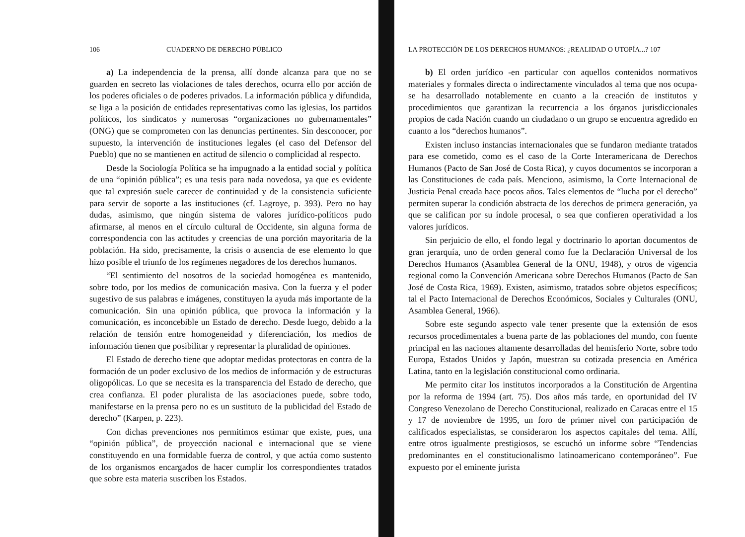106 CUADERNO DE DERECHO PÚBLICO
a) La independencia de la prensa, allí donde alcanza para que no se guarden en secreto las violaciones de tales derechos, ocurra ello por acción de los poderes oficiales o de poderes privados. La información pública y difundida, se liga a la posición de entidades representativas como las iglesias, los partidos políticos, los sindicatos y numerosas “organizaciones no gubernamentales” (ONG) que se comprometen con las denuncias pertinentes. Sin desconocer, por supuesto, la intervención de instituciones legales (el caso del Defensor del Pueblo) que no se mantienen en actitud de silencio o complicidad al respecto.
Desde la Sociología Política se ha impugnado a la entidad social y política de una “opinión pública”; es una tesis para nada novedosa, ya que es evidente que tal expresión suele carecer de continuidad y de la consistencia suficiente para servir de soporte a las instituciones (cf. Lagroye, p. 393). Pero no hay dudas, asimismo, que ningún sistema de valores jurídico-políticos pudo afirmarse, al menos en el círculo cultural de Occidente, sin alguna forma de correspondencia con las actitudes y creencias de una porción mayoritaria de la población. Ha sido, precisamente, la crisis o ausencia de ese elemento lo que hizo posible el triunfo de los regímenes negadores de los derechos humanos.
“El sentimiento del nosotros de la sociedad homogénea es mantenido, sobre todo, por los medios de comunicación masiva. Con la fuerza y el poder sugestivo de sus palabras e imágenes, constituyen la ayuda más importante de la comunicación. Sin una opinión pública, que provoca la información y la comunicación, es inconcebible un Estado de derecho. Desde luego, debido a la relación de tensión entre homogeneidad y diferenciación, los medios de información tienen que posibilitar y representar la pluralidad de opiniones.
El Estado de derecho tiene que adoptar medidas protectoras en contra de la formación de un poder exclusivo de los medios de información y de estructuras oligopólicas. Lo que se necesita es la transparencia del Estado de derecho, que crea confianza. El poder pluralista de las asociaciones puede, sobre todo, manifestarse en la prensa pero no es un sustituto de la publicidad del Estado de derecho” (Karpen, p. 223).
Con dichas prevenciones nos permitimos estimar que existe, pues, una “opinión pública”, de proyección nacional e internacional que se viene constituyendo en una formidable fuerza de control, y que actúa como sustento de los organismos encargados de hacer cumplir los correspondientes tratados que sobre esta materia suscriben los Estados.
LA PROTECCIÓN DE LOS DERECHOS HUMANOS: ¿REALIDAD O UTOPÍA...? 107
b) El orden jurídico -en particular con aquellos contenidos normativos materiales y formales directa o indirectamente vinculados al tema que nos ocupa- se ha desarrollado notablemente en cuanto a la creación de institutos y procedimientos que garantizan la recurrencia a los órganos jurisdiccionales propios de cada Nación cuando un ciudadano o un grupo se encuentra agredido en cuanto a los “derechos humanos”.
Existen incluso instancias internacionales que se fundaron mediante tratados para ese cometido, como es el caso de la Corte Interamericana de Derechos Humanos (Pacto de San José de Costa Rica), y cuyos documentos se incorporan a las Constituciones de cada país. Menciono, asimismo, la Corte Internacional de Justicia Penal creada hace pocos años. Tales elementos de “lucha por el derecho” permiten superar la condición abstracta de los derechos de primera generación, ya que se califican por su índole procesal, o sea que confieren operatividad a los valores jurídicos.
Sin perjuicio de ello, el fondo legal y doctrinario lo aportan documentos de gran jerarquía, uno de orden general como fue la Declaración Universal de los Derechos Humanos (Asamblea General de la ONU, 1948), y otros de vigencia regional como la Convención Americana sobre Derechos Humanos (Pacto de San José de Costa Rica, 1969). Existen, asimismo, tratados sobre objetos específicos; tal el Pacto Internacional de Derechos Económicos, Sociales y Culturales (ONU, Asamblea General, 1966).
Sobre este segundo aspecto vale tener presente que la extensión de esos recursos procedimentales a buena parte de las poblaciones del mundo, con fuente principal en las naciones altamente desarrolladas del hemisferio Norte, sobre todo Europa, Estados Unidos y Japón, muestran su cotizada presencia en América Latina, tanto en la legislación constitucional como ordinaria.
Me permito citar los institutos incorporados a la Constitución de Argentina por la reforma de 1994 (art. 75). Dos años más tarde, en oportunidad del IV Congreso Venezolano de Derecho Constitucional, realizado en Caracas entre el 15 y 17 de noviembre de 1995, un foro de primer nivel con participación de calificados especialistas, se consideraron los aspectos capitales del tema. Allí, entre otros igualmente prestigiosos, se escuchó un informe sobre “Tendencias predominantes en el constitucionalismo latinoamericano contemporáneo”. Fue expuesto por el eminente jurista